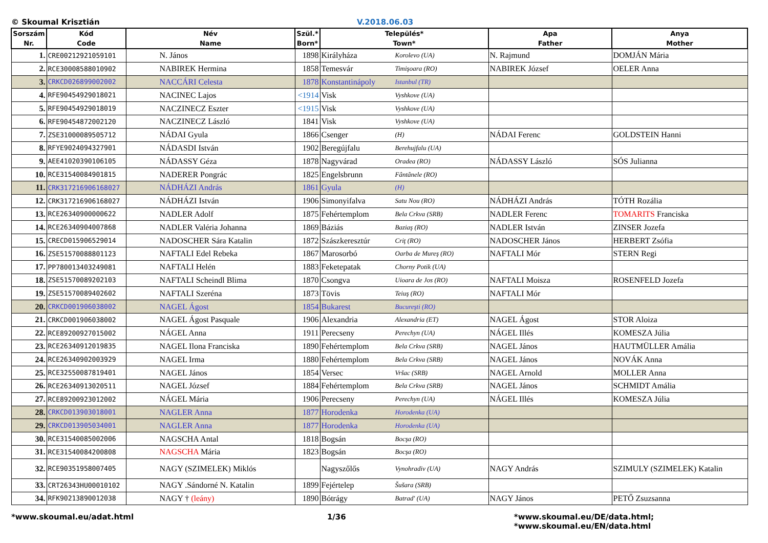© Skoumal Krisztián V.2018.06.03
| Sorszám Nr. | Kód Code | Név Name | Szül.* Born* | Település* Town* | | Apa Father | Anya Mother |
| --- | --- | --- | --- | --- | --- | --- | --- |
| 1. | CRE00212921059101 | N. János | 1898 | Királyháza | Korolevo (UA) | N. Rajmund | DOMJÁN Mária |
| 2. | RCE30008588010902 | NABIREK Hermina | 1858 | Temesvár | Timişoara (RO) | NABIREK József | OELER Anna |
| 3. | CRKCD026899002002 | NACCÁRI Celesta | 1878 | Konstantinápoly | Istanbul (TR) | | |
| 4. | RFE90454929018021 | NACINEC Lajos | <1914 | Visk | Vyshkove (UA) | | |
| 5. | RFE90454929018019 | NACZINECZ Eszter | <1915 | Visk | Vyshkove (UA) | | |
| 6. | RFE90454872002120 | NACZINECZ László | 1841 | Visk | Vyshkove (UA) | | |
| 7. | ZSE31000089505712 | NÁDAI Gyula | 1866 | Csenger | (H) | NÁDAI Ferenc | GOLDSTEIN Hanni |
| 8. | RFYE9024094327901 | NÁDASDI István | 1902 | Beregújfalu | Berehujfalu (UA) | | |
| 9. | AEE41020390106105 | NÁDASSY Géza | 1878 | Nagyvárad | Oradea (RO) | NÁDASSY László | SÓS Julianna |
| 10. | RCE31540084901815 | NADERER Pongrác | 1825 | Engelsbrunn | Fântânele (RO) | | |
| 11. | CRK317216906168027 | NÁDHÁZI András | 1861 | Gyula | (H) | | |
| 12. | CRK317216906168027 | NÁDHÁZI István | 1906 | Simonyifalva | Satu Nou (RO) | NÁDHÁZI András | TÓTH Rozália |
| 13. | RCE26340900000622 | NADLER Adolf | 1875 | Fehértemplom | Bela Crkva (SRB) | NADLER Ferenc | TOMARITS Franciska |
| 14. | RCE26340904007868 | NADLER Valéria Johanna | 1869 | Báziás | Baziaş (RO) | NADLER István | ZINSER Jozefa |
| 15. | CRECD015906529014 | NADOSCHER Sára Katalin | 1872 | Szászkeresztúr | Criţ (RO) | NADOSCHER János | HERBERT Zsófia |
| 16. | ZSE51570088801123 | NAFTALI Edel Rebeka | 1867 | Marosorbó | Oarba de Mureş (RO) | NAFTALI Mór | STERN Regi |
| 17. | PP780013403249081 | NAFTALI Helén | 1883 | Feketepatak | Chorny Potik (UA) | | |
| 18. | ZSE51570089202103 | NAFTALI Scheindl Blima | 1870 | Csongva | Uioara de Jos (RO) | NAFTALI Moisza | ROSENFELD Jozefa |
| 19. | ZSE51570089402602 | NAFTALI Szeréna | 1873 | Tövis | Teiuş (RO) | NAFTALI Mór | |
| 20. | CRKCD001906038002 | NAGEL Ágost | 1854 | Bukarest | Bucureşti (RO) | | |
| 21. | CRKCD001906038002 | NAGEL Ágost Pasquale | 1906 | Alexandria | Alexandria (ET) | NAGEL Ágost | STOR Aloiza |
| 22. | RCE89200927015002 | NÁGEL Anna | 1911 | Perecseny | Perechyn (UA) | NÁGEL Illés | KOMESZA Júlia |
| 23. | RCE26340912019835 | NAGEL Ilona Franciska | 1890 | Fehértemplom | Bela Crkva (SRB) | NAGEL János | HAUTMÜLLER Amália |
| 24. | RCE26340902003929 | NAGEL Irma | 1880 | Fehértemplom | Bela Crkva (SRB) | NAGEL János | NOVÁK Anna |
| 25. | RCE32550087819401 | NAGEL János | 1854 | Versec | Vršac (SRB) | NAGEL Arnold | MOLLER Anna |
| 26. | RCE26340913020511 | NAGEL József | 1884 | Fehértemplom | Bela Crkva (SRB) | NAGEL János | SCHMIDT Amália |
| 27. | RCE89200923012002 | NÁGEL Mária | 1906 | Perecseny | Perechyn (UA) | NÁGEL Illés | KOMESZA Júlia |
| 28. | CRKCD013903018001 | NAGLER Anna | 1877 | Horodenka | Horodenka (UA) | | |
| 29. | CRKCD013905034001 | NAGLER Anna | 1877 | Horodenka | Horodenka (UA) | | |
| 30. | RCE31540085002006 | NAGSCHA Antal | 1818 | Bogsán | Bocşa (RO) | | |
| 31. | RCE31540084200808 | NAGSCHA Mária | 1823 | Bogsán | Bocşa (RO) | | |
| 32. | RCE90351958007405 | NAGY (SZIMELEK) Miklós | | Nagyszőlős | Vynohradiv (UA) | NAGY András | SZIMULY (SZIMELEK) Katalin |
| 33. | CRT26343HU00010102 | NAGY .Sándorné N. Katalin | 1899 | Fejértelep | Šušara (SRB) | | |
| 34. | RFK90213890012038 | NAGY † (leány) | 1890 | Bótrágy | Batrad' (UA) | NAGY János | PETŐ Zsuzsanna |
*www.skoumal.eu/adat.html 1/36 *www.skoumal.eu/DE/data.html; *www.skoumal.eu/EN/data.html